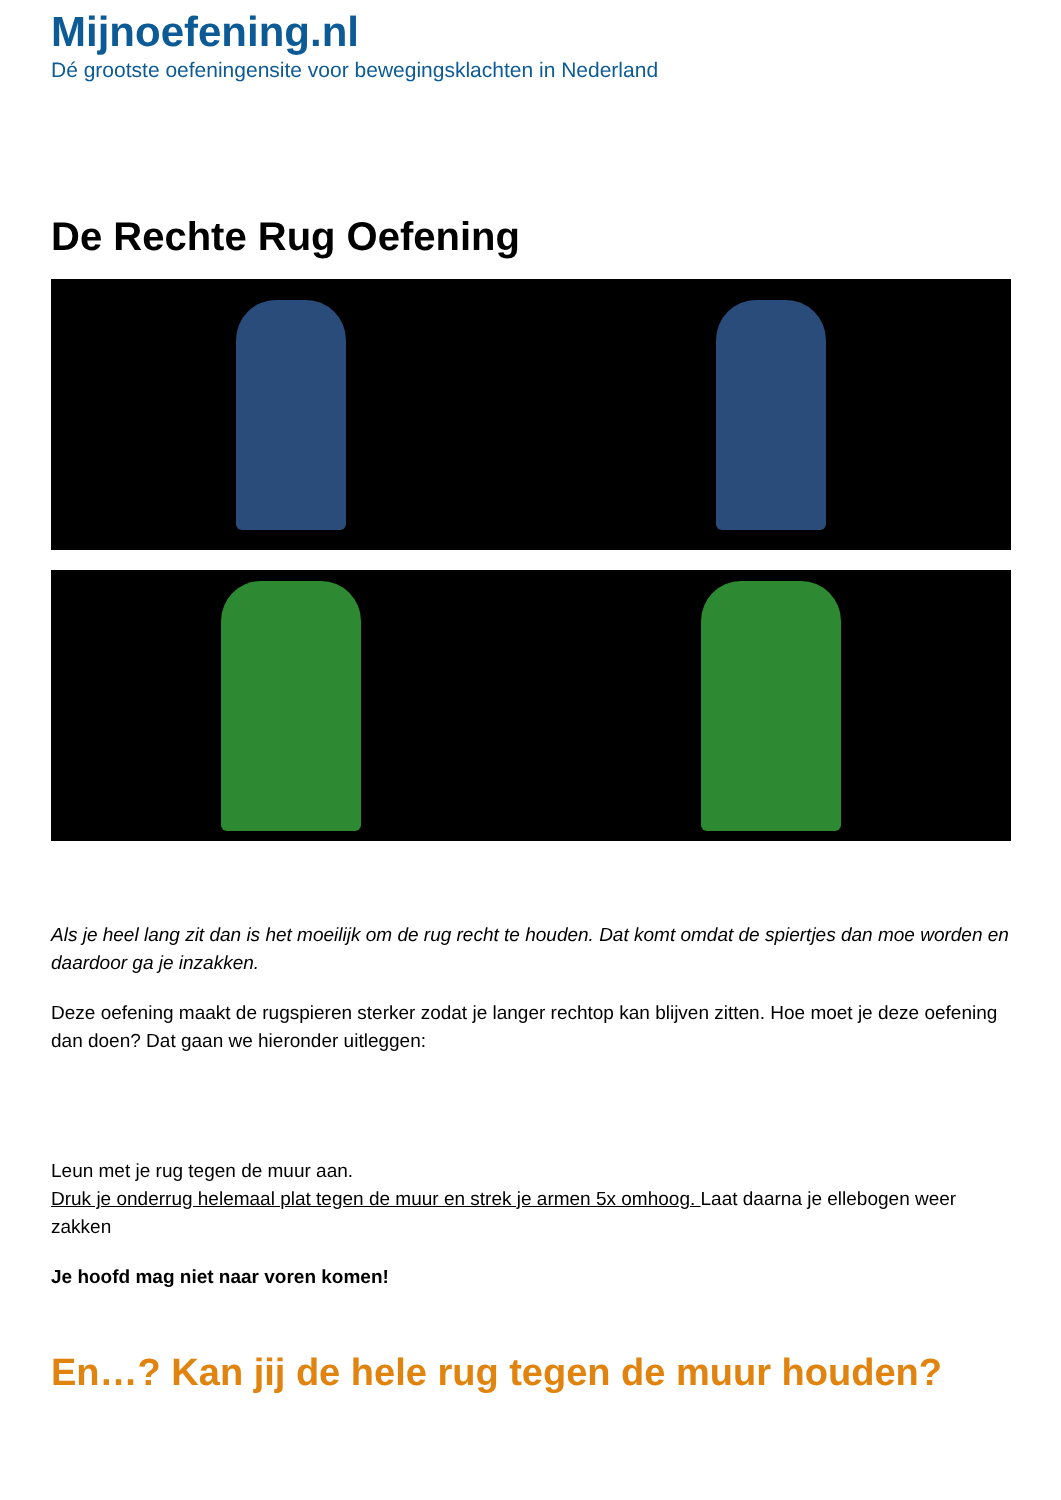Mijnoefening.nl
Dé grootste oefeningensite voor bewegingsklachten in Nederland
De Rechte Rug Oefening
Als je heel lang zit dan is het moeilijk om de rug recht te houden. Dat komt omdat de spiertjes dan moe worden en daardoor ga je inzakken.
Deze oefening maakt de rugspieren sterker zodat je langer rechtop kan blijven zitten. Hoe moet je deze oefening dan doen? Dat gaan we hieronder uitleggen:
Leun met je rug tegen de muur aan.
Druk je onderrug helemaal plat tegen de muur en strek je armen 5x omhoog. Laat daarna je ellebogen weer zakken
Je hoofd mag niet naar voren komen!
En…? Kan jij de hele rug tegen de muur houden?